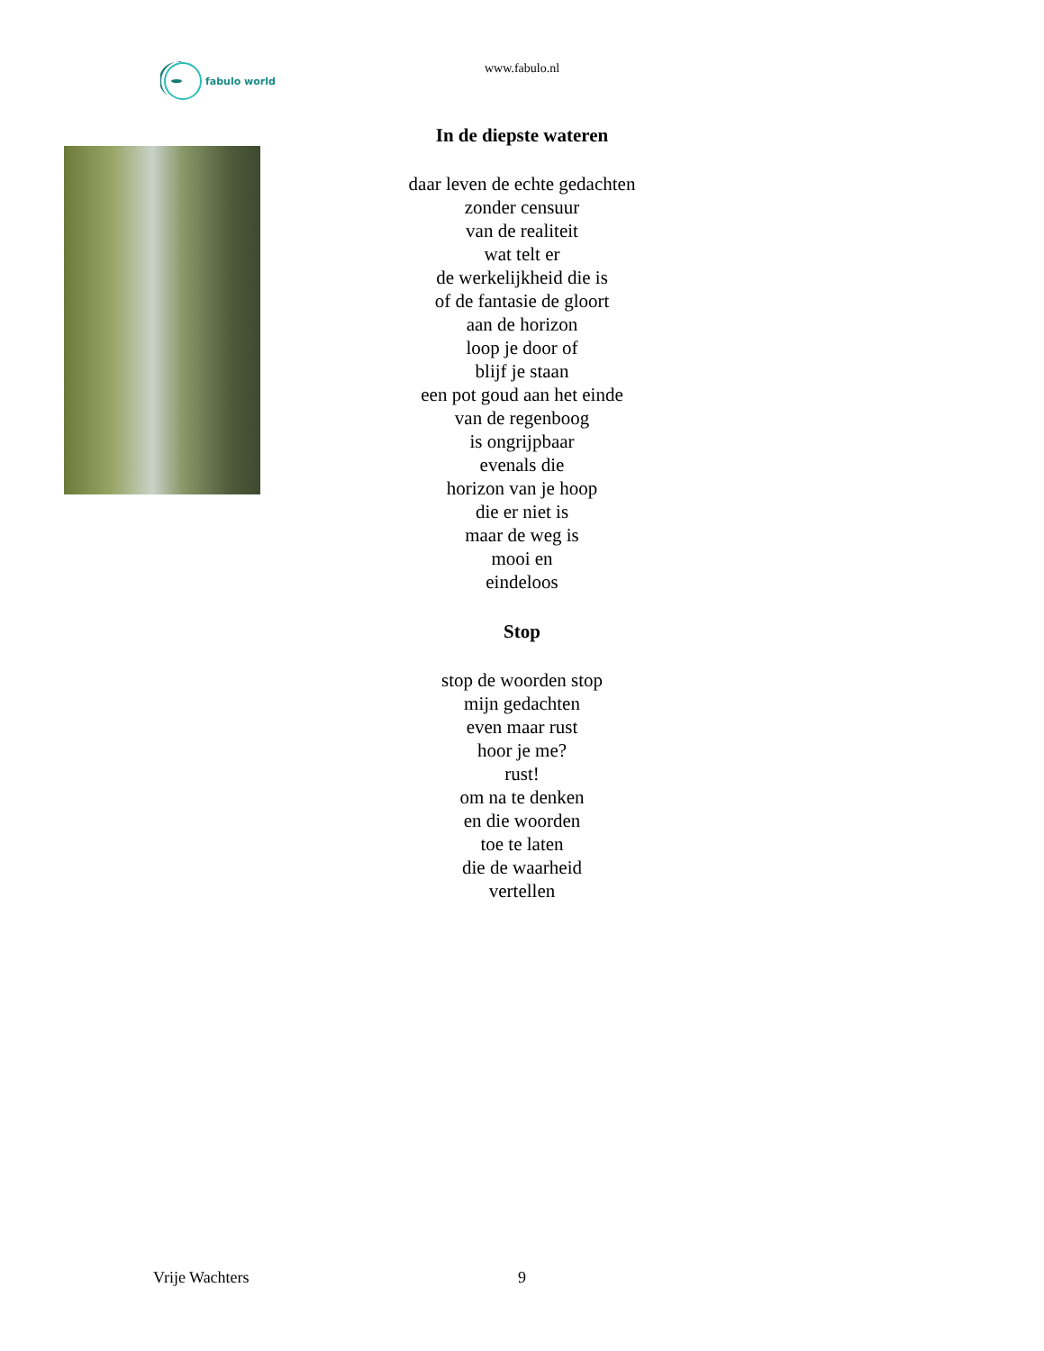fabulo world
www.fabulo.nl
In de diepste wateren
daar leven de echte gedachten
zonder censuur
van de realiteit
wat telt er
de werkelijkheid die is
of de fantasie de gloort
aan de horizon
loop je door of
blijf je staan
een pot goud aan het einde
van de regenboog
is ongrijpbaar
evenals die
horizon van je hoop
die er niet is
maar de weg is
mooi en
eindeloos
Stop
stop de woorden stop
mijn gedachten
even maar rust
hoor je me?
rust!
om na te denken
en die woorden
toe te laten
die de waarheid
vertellen
Vrije Wachters
9